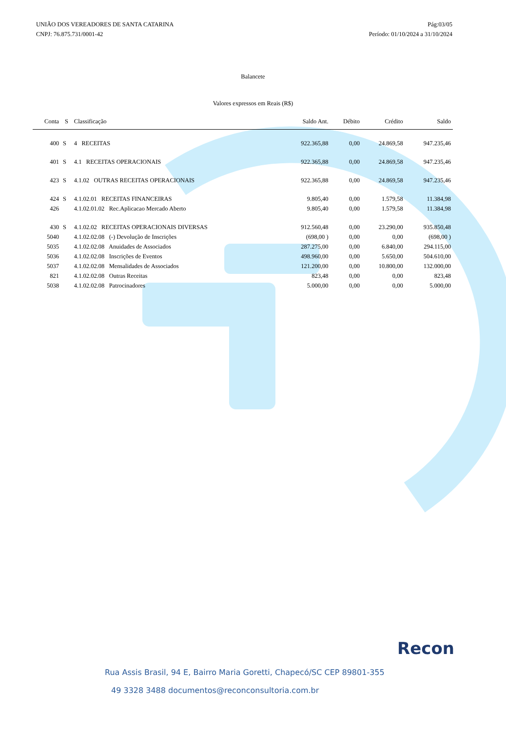UNIÃO DOS VEREADORES DE SANTA CATARINA
CNPJ: 76.875.731/0001-42
Pág:03/05
Período: 01/10/2024 a 31/10/2024
Balancete
Valores expressos em Reais (R$)
| Conta | S | Classificação | Saldo Ant. | Débito | Crédito | Saldo |
| --- | --- | --- | --- | --- | --- | --- |
| 400 | S | 4 RECEITAS | 922.365,88 | 0,00 | 24.869,58 | 947.235,46 |
| 401 | S | 4.1 RECEITAS OPERACIONAIS | 922.365,88 | 0,00 | 24.869,58 | 947.235,46 |
| 423 | S | 4.1.02 OUTRAS RECEITAS OPERACIONAIS | 922.365,88 | 0,00 | 24.869,58 | 947.235,46 |
| 424 | S | 4.1.02.01 RECEITAS FINANCEIRAS | 9.805,40 | 0,00 | 1.579,58 | 11.384,98 |
| 426 | | 4.1.02.01.02 Rec.Aplicacao Mercado Aberto | 9.805,40 | 0,00 | 1.579,58 | 11.384,98 |
| 430 | S | 4.1.02.02 RECEITAS OPERACIONAIS DIVERSAS | 912.560,48 | 0,00 | 23.290,00 | 935.850,48 |
| 5040 | | 4.1.02.02.08 (-) Devolução de Inscrições | (698,00 ) | 0,00 | 0,00 | (698,00 ) |
| 5035 | | 4.1.02.02.08 Anuidades de Associados | 287.275,00 | 0,00 | 6.840,00 | 294.115,00 |
| 5036 | | 4.1.02.02.08 Inscrições de Eventos | 498.960,00 | 0,00 | 5.650,00 | 504.610,00 |
| 5037 | | 4.1.02.02.08 Mensalidades de Associados | 121.200,00 | 0,00 | 10.800,00 | 132.000,00 |
| 821 | | 4.1.02.02.08 Outras Receitas | 823,48 | 0,00 | 0,00 | 823,48 |
| 5038 | | 4.1.02.02.08 Patrocinadores | 5.000,00 | 0,00 | 0,00 | 5.000,00 |
Recon
Rua Assis Brasil, 94 E, Bairro Maria Goretti, Chapecó/SC CEP 89801-355
49 3328 3488 documentos@reconconsultoria.com.br